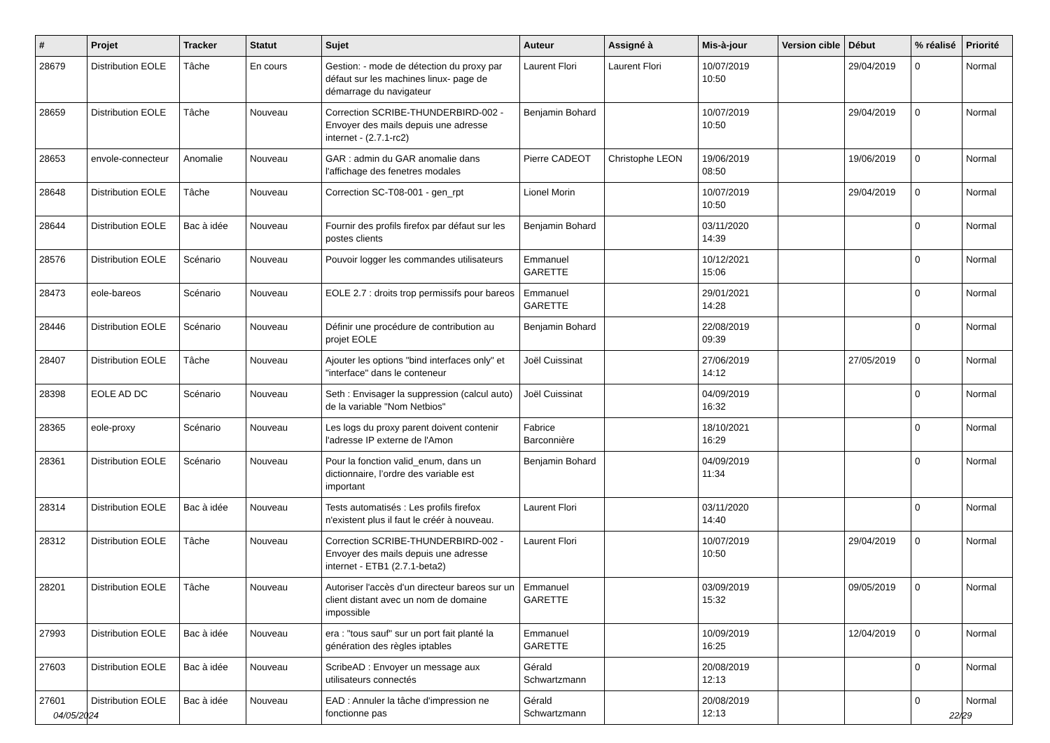| # | Projet | Tracker | Statut | Sujet | Auteur | Assigné à | Mis-à-jour | Version cible | Début | % réalisé | Priorité |
| --- | --- | --- | --- | --- | --- | --- | --- | --- | --- | --- | --- |
| 28679 | Distribution EOLE | Tâche | En cours | Gestion: - mode de détection du proxy par défaut sur les machines linux- page de démarrage du navigateur | Laurent Flori | Laurent Flori | 10/07/2019 10:50 | | 29/04/2019 | 0 | Normal |
| 28659 | Distribution EOLE | Tâche | Nouveau | Correction SCRIBE-THUNDERBIRD-002 - Envoyer des mails depuis une adresse internet - (2.7.1-rc2) | Benjamin Bohard | | 10/07/2019 10:50 | | 29/04/2019 | 0 | Normal |
| 28653 | envole-connecteur | Anomalie | Nouveau | GAR : admin du GAR anomalie dans l'affichage des fenetres modales | Pierre CADEOT | Christophe LEON | 19/06/2019 08:50 | | 19/06/2019 | 0 | Normal |
| 28648 | Distribution EOLE | Tâche | Nouveau | Correction SC-T08-001 - gen_rpt | Lionel Morin | | 10/07/2019 10:50 | | 29/04/2019 | 0 | Normal |
| 28644 | Distribution EOLE | Bac à idée | Nouveau | Fournir des profils firefox par défaut sur les postes clients | Benjamin Bohard | | 03/11/2020 14:39 | | | 0 | Normal |
| 28576 | Distribution EOLE | Scénario | Nouveau | Pouvoir logger les commandes utilisateurs | Emmanuel GARETTE | | 10/12/2021 15:06 | | | 0 | Normal |
| 28473 | eole-bareos | Scénario | Nouveau | EOLE 2.7 : droits trop permissifs pour bareos | Emmanuel GARETTE | | 29/01/2021 14:28 | | | 0 | Normal |
| 28446 | Distribution EOLE | Scénario | Nouveau | Définir une procédure de contribution au projet EOLE | Benjamin Bohard | | 22/08/2019 09:39 | | | 0 | Normal |
| 28407 | Distribution EOLE | Tâche | Nouveau | Ajouter les options "bind interfaces only" et "interface" dans le conteneur | Joël Cuissinat | | 27/06/2019 14:12 | | 27/05/2019 | 0 | Normal |
| 28398 | EOLE AD DC | Scénario | Nouveau | Seth : Envisager la suppression (calcul auto) de la variable "Nom Netbios" | Joël Cuissinat | | 04/09/2019 16:32 | | | 0 | Normal |
| 28365 | eole-proxy | Scénario | Nouveau | Les logs du proxy parent doivent contenir l'adresse IP externe de l'Amon | Fabrice Barconnière | | 18/10/2021 16:29 | | | 0 | Normal |
| 28361 | Distribution EOLE | Scénario | Nouveau | Pour la fonction valid_enum, dans un dictionnaire, l’ordre des variable est important | Benjamin Bohard | | 04/09/2019 11:34 | | | 0 | Normal |
| 28314 | Distribution EOLE | Bac à idée | Nouveau | Tests automatisés : Les profils firefox n'existent plus il faut le créér à nouveau. | Laurent Flori | | 03/11/2020 14:40 | | | 0 | Normal |
| 28312 | Distribution EOLE | Tâche | Nouveau | Correction SCRIBE-THUNDERBIRD-002 - Envoyer des mails depuis une adresse internet - ETB1 (2.7.1-beta2) | Laurent Flori | | 10/07/2019 10:50 | | 29/04/2019 | 0 | Normal |
| 28201 | Distribution EOLE | Tâche | Nouveau | Autoriser l'accès d'un directeur bareos sur un client distant avec un nom de domaine impossible | Emmanuel GARETTE | | 03/09/2019 15:32 | | 09/05/2019 | 0 | Normal |
| 27993 | Distribution EOLE | Bac à idée | Nouveau | era : "tous sauf" sur un port fait planté la génération des règles iptables | Emmanuel GARETTE | | 10/09/2019 16:25 | | 12/04/2019 | 0 | Normal |
| 27603 | Distribution EOLE | Bac à idée | Nouveau | ScribeAD : Envoyer un message aux utilisateurs connectés | Gérald Schwartzmann | | 20/08/2019 12:13 | | | 0 | Normal |
| 27601 | Distribution EOLE | Bac à idée | Nouveau | EAD : Annuler la tâche d'impression ne fonctionne pas | Gérald Schwartzmann | | 20/08/2019 12:13 | | | 0 | Normal |
04/05/2024 22/29